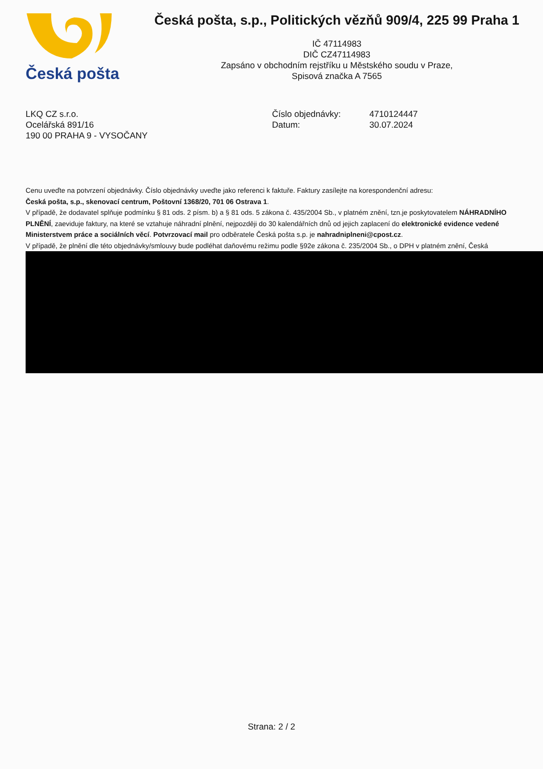Česká pošta
Česká pošta, s.p., Politických vězňů 909/4, 225 99 Praha 1
IČ 47114983
DIČ CZ47114983
Zapsáno v obchodním rejstříku u Městského soudu v Praze,
Spisová značka A 7565
LKQ CZ s.r.o.
Ocelářská 891/16
190 00 PRAHA 9 - VYSOČANY
Číslo objednávky:
Datum:
4710124447
30.07.2024
Cenu uveďte na potvrzení objednávky. Číslo objednávky uveďte jako referenci k faktuře. Faktury zasílejte na korespondenční adresu:
Česká pošta, s.p., skenovací centrum, Poštovní 1368/20, 701 06 Ostrava 1.
V případě, že dodavatel splňuje podmínku § 81 ods. 2 písm. b) a § 81 ods. 5 zákona č. 435/2004 Sb., v platném znění, tzn.je poskytovatelem NÁHRADNÍHO PLNĚNÍ, zaeviduje faktury, na které se vztahuje náhradní plnění, nejpozději do 30 kalendářních dnů od jejich zaplacení do elektronické evidence vedené Ministerstvem práce a sociálních věcí. Potvrzovací mail pro odběratele Česká pošta s.p. je nahradniplneni@cpost.cz.
V případě, že plnění dle této objednávky/smlouvy bude podléhat daňovému režimu podle §92e zákona č. 235/2004 Sb., o DPH v platném znění, Česká
Strana: 2 / 2